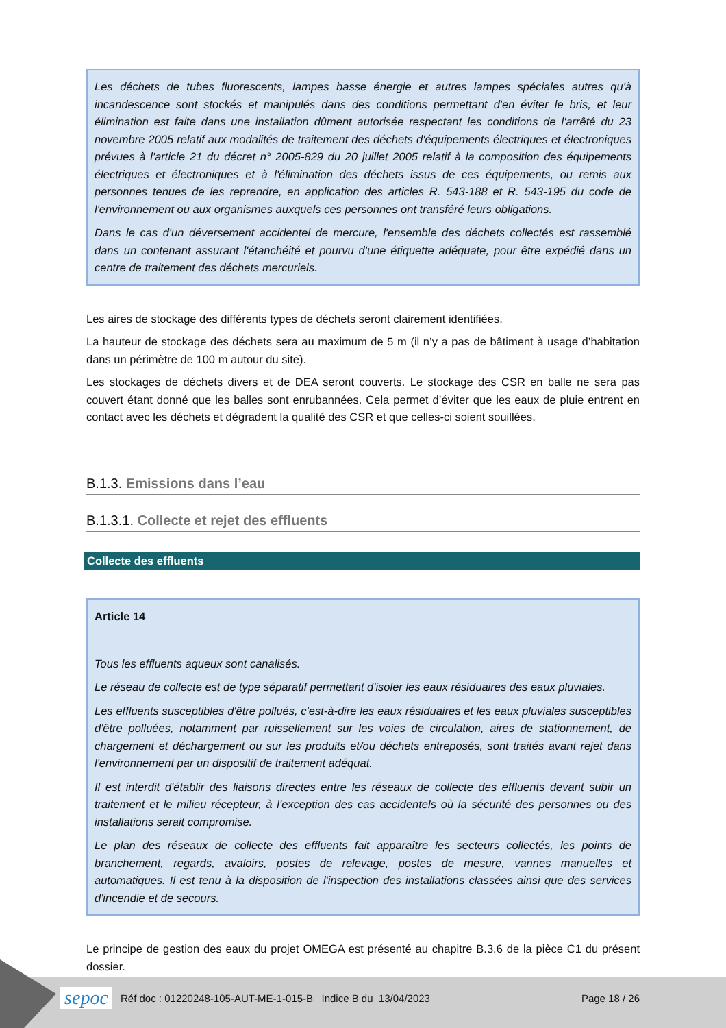Les déchets de tubes fluorescents, lampes basse énergie et autres lampes spéciales autres qu'à incandescence sont stockés et manipulés dans des conditions permettant d'en éviter le bris, et leur élimination est faite dans une installation dûment autorisée respectant les conditions de l'arrêté du 23 novembre 2005 relatif aux modalités de traitement des déchets d'équipements électriques et électroniques prévues à l'article 21 du décret n° 2005-829 du 20 juillet 2005 relatif à la composition des équipements électriques et électroniques et à l'élimination des déchets issus de ces équipements, ou remis aux personnes tenues de les reprendre, en application des articles R. 543-188 et R. 543-195 du code de l'environnement ou aux organismes auxquels ces personnes ont transféré leurs obligations.
Dans le cas d'un déversement accidentel de mercure, l'ensemble des déchets collectés est rassemblé dans un contenant assurant l'étanchéité et pourvu d'une étiquette adéquate, pour être expédié dans un centre de traitement des déchets mercuriels.
Les aires de stockage des différents types de déchets seront clairement identifiées.
La hauteur de stockage des déchets sera au maximum de 5 m (il n’y a pas de bâtiment à usage d’habitation dans un périmètre de 100 m autour du site).
Les stockages de déchets divers et de DEA seront couverts. Le stockage des CSR en balle ne sera pas couvert étant donné que les balles sont enrubannées. Cela permet d’éviter que les eaux de pluie entrent en contact avec les déchets et dégradent la qualité des CSR et que celles-ci soient souillées.
B.1.3. Emissions dans l’eau
B.1.3.1. Collecte et rejet des effluents
Collecte des effluents
Article 14
Tous les effluents aqueux sont canalisés.
Le réseau de collecte est de type séparatif permettant d'isoler les eaux résiduaires des eaux pluviales.
Les effluents susceptibles d'être pollués, c'est-à-dire les eaux résiduaires et les eaux pluviales susceptibles d'être polluées, notamment par ruissellement sur les voies de circulation, aires de stationnement, de chargement et déchargement ou sur les produits et/ou déchets entreposés, sont traités avant rejet dans l'environnement par un dispositif de traitement adéquat.
Il est interdit d'établir des liaisons directes entre les réseaux de collecte des effluents devant subir un traitement et le milieu récepteur, à l'exception des cas accidentels où la sécurité des personnes ou des installations serait compromise.
Le plan des réseaux de collecte des effluents fait apparaître les secteurs collectés, les points de branchement, regards, avaloirs, postes de relevage, postes de mesure, vannes manuelles et automatiques. Il est tenu à la disposition de l'inspection des installations classées ainsi que des services d'incendie et de secours.
Le principe de gestion des eaux du projet OMEGA est présenté au chapitre B.3.6 de la pièce C1 du présent dossier.
sepoc
Réf doc : 01220248-105-AUT-ME-1-015-B Indice B du 13/04/2023
Page 18 / 26